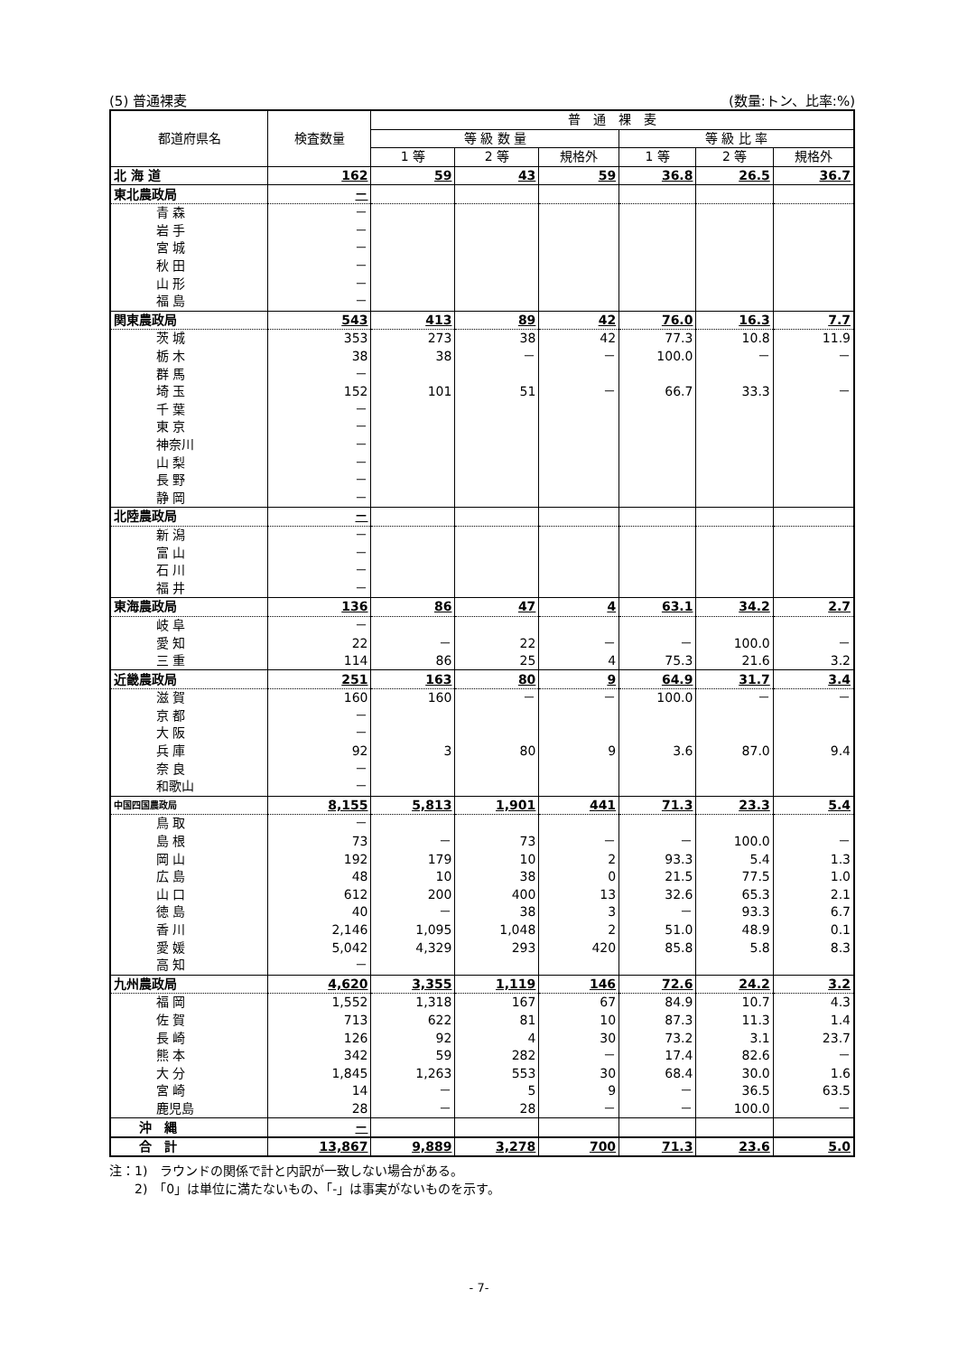(5) 普通裸麦 (数量:トン、比率:%)
| 都道府県名 | 検査数量 | 普 通 裸 麦 | | | | | |
| --- | --- | --- | --- | --- | --- | --- | --- |
| | | 等 級 数 量 | | | 等 級 比 率 | | |
| | | 1 等 | 2 等 | 規格外 | 1 等 | 2 等 | 規格外 |
| 北 海 道 | 162 | 59 | 43 | 59 | 36.8 | 26.5 | 36.7 |
| 東北農政局 | － | | | | | | |
| 青 森 | － | | | | | | |
| 岩 手 | － | | | | | | |
| 宮 城 | － | | | | | | |
| 秋 田 | － | | | | | | |
| 山 形 | － | | | | | | |
| 福 島 | － | | | | | | |
| 関東農政局 | 543 | 413 | 89 | 42 | 76.0 | 16.3 | 7.7 |
| 茨 城 | 353 | 273 | 38 | 42 | 77.3 | 10.8 | 11.9 |
| 栃 木 | 38 | 38 | － | － | 100.0 | － | － |
| 群 馬 | － | | | | | | |
| 埼 玉 | 152 | 101 | 51 | － | 66.7 | 33.3 | － |
| 千 葉 | － | | | | | | |
| 東 京 | － | | | | | | |
| 神奈川 | － | | | | | | |
| 山 梨 | － | | | | | | |
| 長 野 | － | | | | | | |
| 静 岡 | － | | | | | | |
| 北陸農政局 | － | | | | | | |
| 新 潟 | － | | | | | | |
| 富 山 | － | | | | | | |
| 石 川 | － | | | | | | |
| 福 井 | － | | | | | | |
| 東海農政局 | 136 | 86 | 47 | 4 | 63.1 | 34.2 | 2.7 |
| 岐 阜 | － | | | | | | |
| 愛 知 | 22 | － | 22 | － | － | 100.0 | － |
| 三 重 | 114 | 86 | 25 | 4 | 75.3 | 21.6 | 3.2 |
| 近畿農政局 | 251 | 163 | 80 | 9 | 64.9 | 31.7 | 3.4 |
| 滋 賀 | 160 | 160 | － | － | 100.0 | － | － |
| 京 都 | － | | | | | | |
| 大 阪 | － | | | | | | |
| 兵 庫 | 92 | 3 | 80 | 9 | 3.6 | 87.0 | 9.4 |
| 奈 良 | － | | | | | | |
| 和歌山 | － | | | | | | |
| 中国四国農政局 | 8,155 | 5,813 | 1,901 | 441 | 71.3 | 23.3 | 5.4 |
| 鳥 取 | － | | | | | | |
| 島 根 | 73 | － | 73 | － | － | 100.0 | － |
| 岡 山 | 192 | 179 | 10 | 2 | 93.3 | 5.4 | 1.3 |
| 広 島 | 48 | 10 | 38 | 0 | 21.5 | 77.5 | 1.0 |
| 山 口 | 612 | 200 | 400 | 13 | 32.6 | 65.3 | 2.1 |
| 徳 島 | 40 | － | 38 | 3 | － | 93.3 | 6.7 |
| 香 川 | 2,146 | 1,095 | 1,048 | 2 | 51.0 | 48.9 | 0.1 |
| 愛 媛 | 5,042 | 4,329 | 293 | 420 | 85.8 | 5.8 | 8.3 |
| 高 知 | － | | | | | | |
| 九州農政局 | 4,620 | 3,355 | 1,119 | 146 | 72.6 | 24.2 | 3.2 |
| 福 岡 | 1,552 | 1,318 | 167 | 67 | 84.9 | 10.7 | 4.3 |
| 佐 賀 | 713 | 622 | 81 | 10 | 87.3 | 11.3 | 1.4 |
| 長 崎 | 126 | 92 | 4 | 30 | 73.2 | 3.1 | 23.7 |
| 熊 本 | 342 | 59 | 282 | － | 17.4 | 82.6 | － |
| 大 分 | 1,845 | 1,263 | 553 | 30 | 68.4 | 30.0 | 1.6 |
| 宮 崎 | 14 | － | 5 | 9 | － | 36.5 | 63.5 |
| 鹿児島 | 28 | － | 28 | － | － | 100.0 | － |
| 沖 縄 | － | | | | | | |
| 合 計 | 13,867 | 9,889 | 3,278 | 700 | 71.3 | 23.6 | 5.0 |
注：1)　ラウンドの関係で計と内訳が一致しない場合がある。
　　2)　「0」は単位に満たないもの、「-」は事実がないものを示す。
- 7-